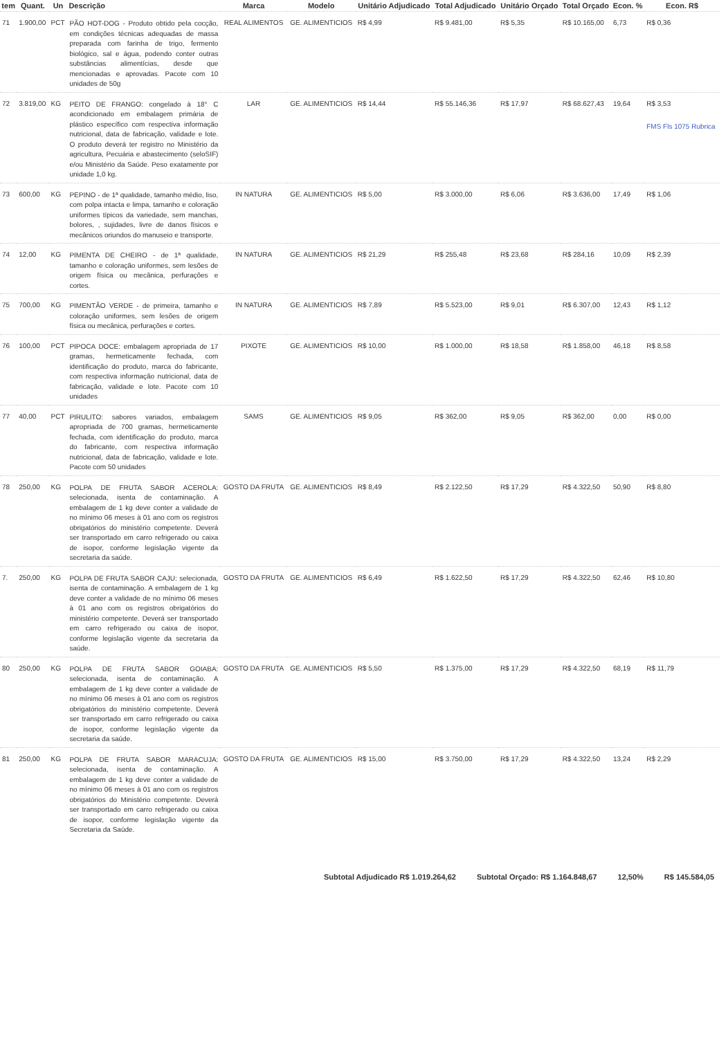| tem | Quant. | Un | Descrição | Marca | Modelo | Unitário Adjudicado | Total Adjudicado | Unitário Orçado | Total Orçado | Econ. % | Econ. R$ |
| --- | --- | --- | --- | --- | --- | --- | --- | --- | --- | --- | --- |
| 71 | 1.900,00 | PCT | PÃO HOT-DOG - Produto obtido pela cocção, em condições técnicas adequadas de massa preparada com farinha de trigo, fermento biológico, sal e água, podendo conter outras substâncias alimentícias, desde que mencionadas e aprovadas. Pacote com 10 unidades de 50g | REAL ALIMENTOS | GE. ALIMENTICIOS | R$ 4,99 | R$ 9.481,00 | R$ 5,35 | R$ 10.165,00 | 6,73 | R$ 0,36 |
| 72 | 3.819,00 | KG | PEITO DE FRANGO: congelado à 18° C acondicionado em embalagem primária de plástico específico com respectiva informação nutricional, data de fabricação, validade e lote. O produto deverá ter registro no Ministério da agricultura, Pecuária e abastecimento (seloSIF) e/ou Ministério da Saúde. Peso exatamente por unidade 1,0 kg. | LAR | GE. ALIMENTICIOS | R$ 14,44 | R$ 55.146,36 | R$ 17,97 | R$ 68.627,43 | 19,64 | R$ 3,53 FMS Fls 1075 Rubrica |
| 73 | 600,00 | KG | PEPINO - de 1ª qualidade, tamanho médio, liso, com polpa intacta e limpa, tamanho e coloração uniformes típicos da variedade, sem manchas, bolores, , sujidades, livre de danos físicos e mecânicos oriundos do manuseio e transporte. | IN NATURA | GE. ALIMENTICIOS | R$ 5,00 | R$ 3.000,00 | R$ 6,06 | R$ 3.636,00 | 17,49 | R$ 1,06 |
| 74 | 12,00 | KG | PIMENTA DE CHEIRO - de 1ª qualidade, tamanho e coloração uniformes, sem lesões de origem física ou mecânica, perfurações e cortes. | IN NATURA | GE. ALIMENTICIOS | R$ 21,29 | R$ 255,48 | R$ 23,68 | R$ 284,16 | 10,09 | R$ 2,39 |
| 75 | 700,00 | KG | PIMENTÃO VERDE - de primeira, tamanho e coloração uniformes, sem lesões de origem física ou mecânica, perfurações e cortes. | IN NATURA | GE. ALIMENTICIOS | R$ 7,89 | R$ 5.523,00 | R$ 9,01 | R$ 6.307,00 | 12,43 | R$ 1,12 |
| 76 | 100,00 | PCT | PIPOCA DOCE: embalagem apropriada de 17 gramas, hermeticamente fechada, com identificação do produto, marca do fabricante, com respectiva informação nutricional, data de fabricação, validade e lote. Pacote com 10 unidades | PIXOTE | GE. ALIMENTICIOS | R$ 10,00 | R$ 1.000,00 | R$ 18,58 | R$ 1.858,00 | 46,18 | R$ 8,58 |
| 77 | 40,00 | PCT | PIRULITO: sabores variados, embalagem apropriada de 700 gramas, hermeticamente fechada, com identificação do produto, marca do fabricante, com respectiva informação nutricional, data de fabricação, validade e lote. Pacote com 50 unidades | SAMS | GE. ALIMENTICIOS | R$ 9,05 | R$ 362,00 | R$ 9,05 | R$ 362,00 | 0,00 | R$ 0,00 |
| 78 | 250,00 | KG | POLPA DE FRUTA SABOR ACEROLA: selecionada, isenta de contaminação. A embalagem de 1 kg deve conter a validade de no mínimo 06 meses à 01 ano com os registros obrigatórios do ministério competente. Deverá ser transportado em carro refrigerado ou caixa de isopor, conforme legislação vigente da secretaria da saúde. | GOSTO DA FRUTA | GE. ALIMENTICIOS | R$ 8,49 | R$ 2.122,50 | R$ 17,29 | R$ 4.322,50 | 50,90 | R$ 8,80 |
| 7. | 250,00 | KG | POLPA DE FRUTA SABOR CAJU: selecionada, isenta de contaminação. A embalagem de 1 kg deve conter a validade de no mínimo 06 meses à 01 ano com os registros obrigatórios do ministério competente. Deverá ser transportado em carro refrigerado ou caixa de isopor, conforme legislação vigente da secretaria da saúde. | GOSTO DA FRUTA | GE. ALIMENTICIOS | R$ 6,49 | R$ 1.622,50 | R$ 17,29 | R$ 4.322,50 | 62,46 | R$ 10,80 |
| 80 | 250,00 | KG | POLPA DE FRUTA SABOR GOIABA: selecionada, isenta de contaminação. A embalagem de 1 kg deve conter a validade de no mínimo 06 meses à 01 ano com os registros obrigatórios do ministério competente. Deverá ser transportado em carro refrigerado ou caixa de isopor, conforme legislação vigente da secretaria da saúde. | GOSTO DA FRUTA | GE. ALIMENTICIOS | R$ 5,50 | R$ 1.375,00 | R$ 17,29 | R$ 4.322,50 | 68,19 | R$ 11,79 |
| 81 | 250,00 | KG | POLPA DE FRUTA SABOR MARACUJA: selecionada, isenta de contaminação. A embalagem de 1 kg deve conter a validade de no mínimo 06 meses à 01 ano com os registros obrigatórios do Ministério competente. Deverá ser transportado em carro refrigerado ou caixa de isopor, conforme legislação vigente da Secretaria da Saúde. | GOSTO DA FRUTA | GE. ALIMENTICIOS | R$ 15,00 | R$ 3.750,00 | R$ 17,29 | R$ 4.322,50 | 13,24 | R$ 2,29 |
Subtotal Adjudicado R$ 1.019.264,62 Subtotal Orçado: R$ 1.164.848,67 12,50% R$ 145.584,05